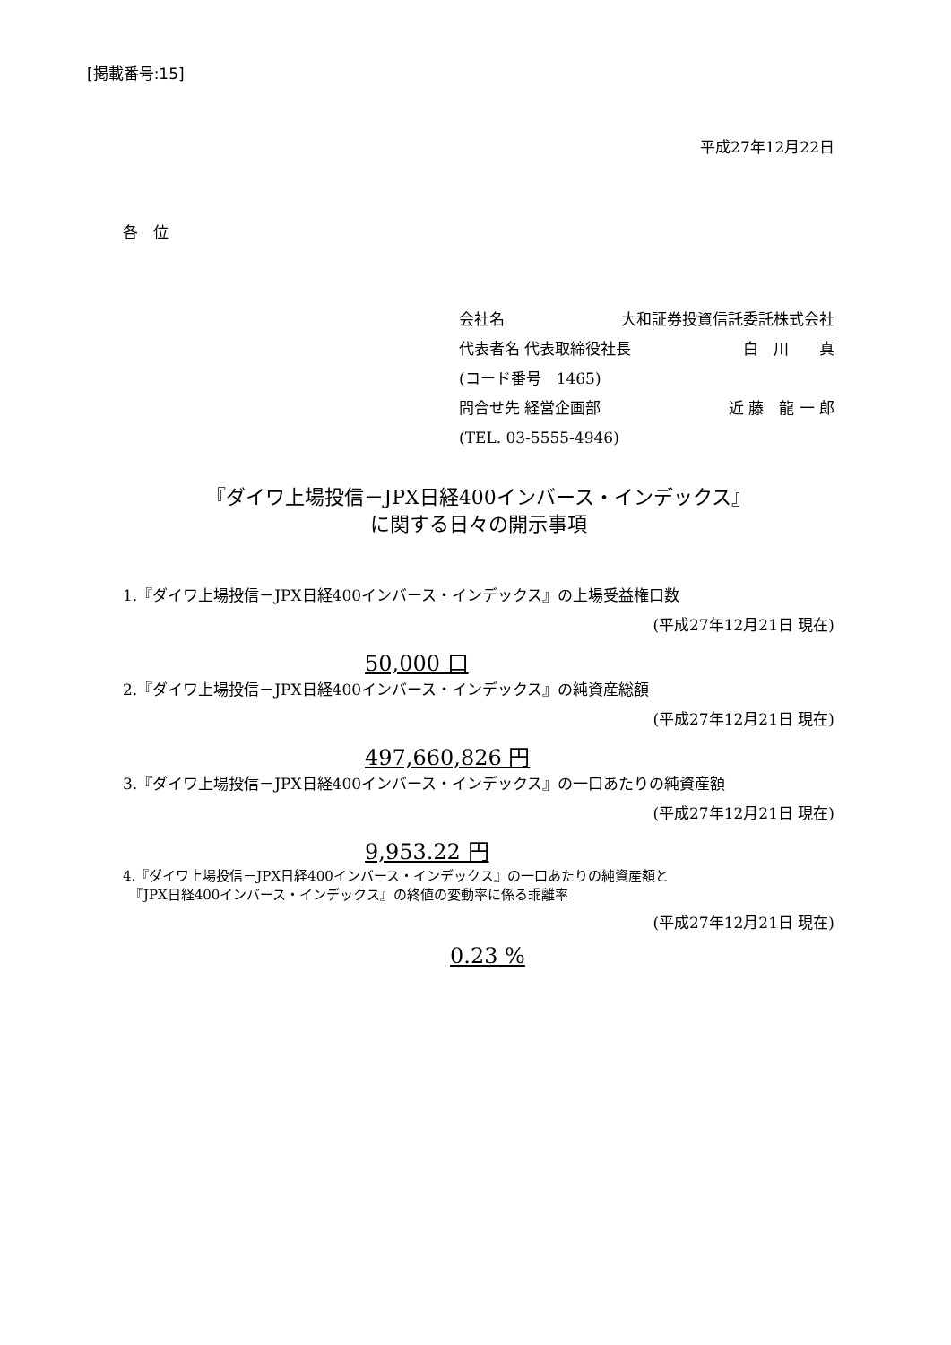[掲載番号:15]
平成27年12月22日
各　位
会社名 大和証券投資信託委託株式会社
代表者名 代表取締役社長 白　川　　真
(コード番号　1465)
問合せ先 経営企画部 近 藤　龍 一 郎
(TEL. 03-5555-4946)
『ダイワ上場投信－JPX日経400インバース・インデックス』
に関する日々の開示事項
1.『ダイワ上場投信－JPX日経400インバース・インデックス』の上場受益権口数
(平成27年12月21日 現在)
50,000 口
2.『ダイワ上場投信－JPX日経400インバース・インデックス』の純資産総額
(平成27年12月21日 現在)
497,660,826 円
3.『ダイワ上場投信－JPX日経400インバース・インデックス』の一口あたりの純資産額
(平成27年12月21日 現在)
9,953.22 円
4.『ダイワ上場投信－JPX日経400インバース・インデックス』の一口あたりの純資産額と
　『JPX日経400インバース・インデックス』の終値の変動率に係る乖離率
(平成27年12月21日 現在)
0.23 %